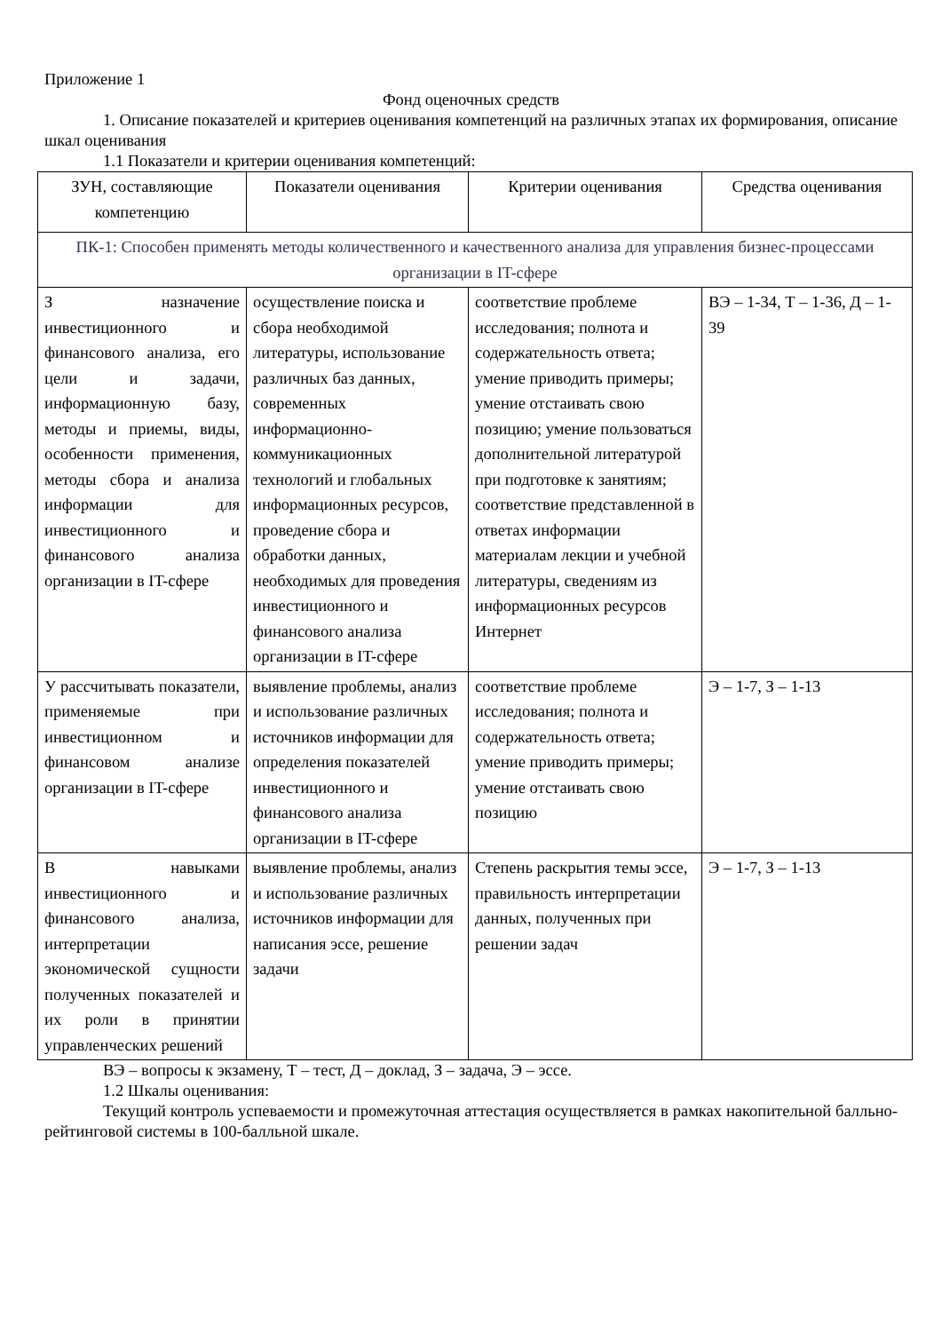Приложение 1
Фонд оценочных средств
1. Описание показателей и критериев оценивания компетенций на различных этапах их формирования, описание шкал оценивания
1.1 Показатели и критерии оценивания компетенций:
| ЗУН, составляющие компетенцию | Показатели оценивания | Критерии оценивания | Средства оценивания |
| --- | --- | --- | --- |
| ПК-1: Способен применять методы количественного и качественного анализа для управления бизнес-процессами организации в IT-сфере | | | |
| З назначение инвестиционного и финансового анализа, его цели и задачи, информационную базу, методы и приемы, виды, особенности применения, методы сбора и анализа информации для инвестиционного и финансового анализа организации в IT-сфере | осуществление поиска и сбора необходимой литературы, использование различных баз данных, современных информационно-коммуникационных технологий и глобальных информационных ресурсов, проведение сбора и обработки данных, необходимых для проведения инвестиционного и финансового анализа организации в IT-сфере | соответствие проблеме исследования; полнота и содержательность ответа; умение приводить примеры; умение отстаивать свою позицию; умение пользоваться дополнительной литературой при подготовке к занятиям; соответствие представленной в ответах информации материалам лекции и учебной литературы, сведениям из информационных ресурсов Интернет | ВЭ – 1-34, Т – 1-36, Д – 1-39 |
| У рассчитывать показатели, применяемые при инвестиционном и финансовом анализе организации в IT-сфере | выявление проблемы, анализ и использование различных источников информации для определения показателей инвестиционного и финансового анализа организации в IT-сфере | соответствие проблеме исследования; полнота и содержательность ответа; умение приводить примеры; умение отстаивать свою позицию | Э – 1-7, З – 1-13 |
| В навыками инвестиционного и финансового анализа, интерпретации экономической сущности полученных показателей и их роли в принятии управленческих решений | выявление проблемы, анализ и использование различных источников информации для написания эссе, решение задачи | Степень раскрытия темы эссе, правильность интерпретации данных, полученных при решении задач | Э – 1-7, З – 1-13 |
ВЭ – вопросы к экзамену, Т – тест, Д – доклад, З – задача, Э – эссе.
1.2 Шкалы оценивания:
Текущий контроль успеваемости и промежуточная аттестация осуществляется в рамках накопительной балльно-рейтинговой системы в 100-балльной шкале.